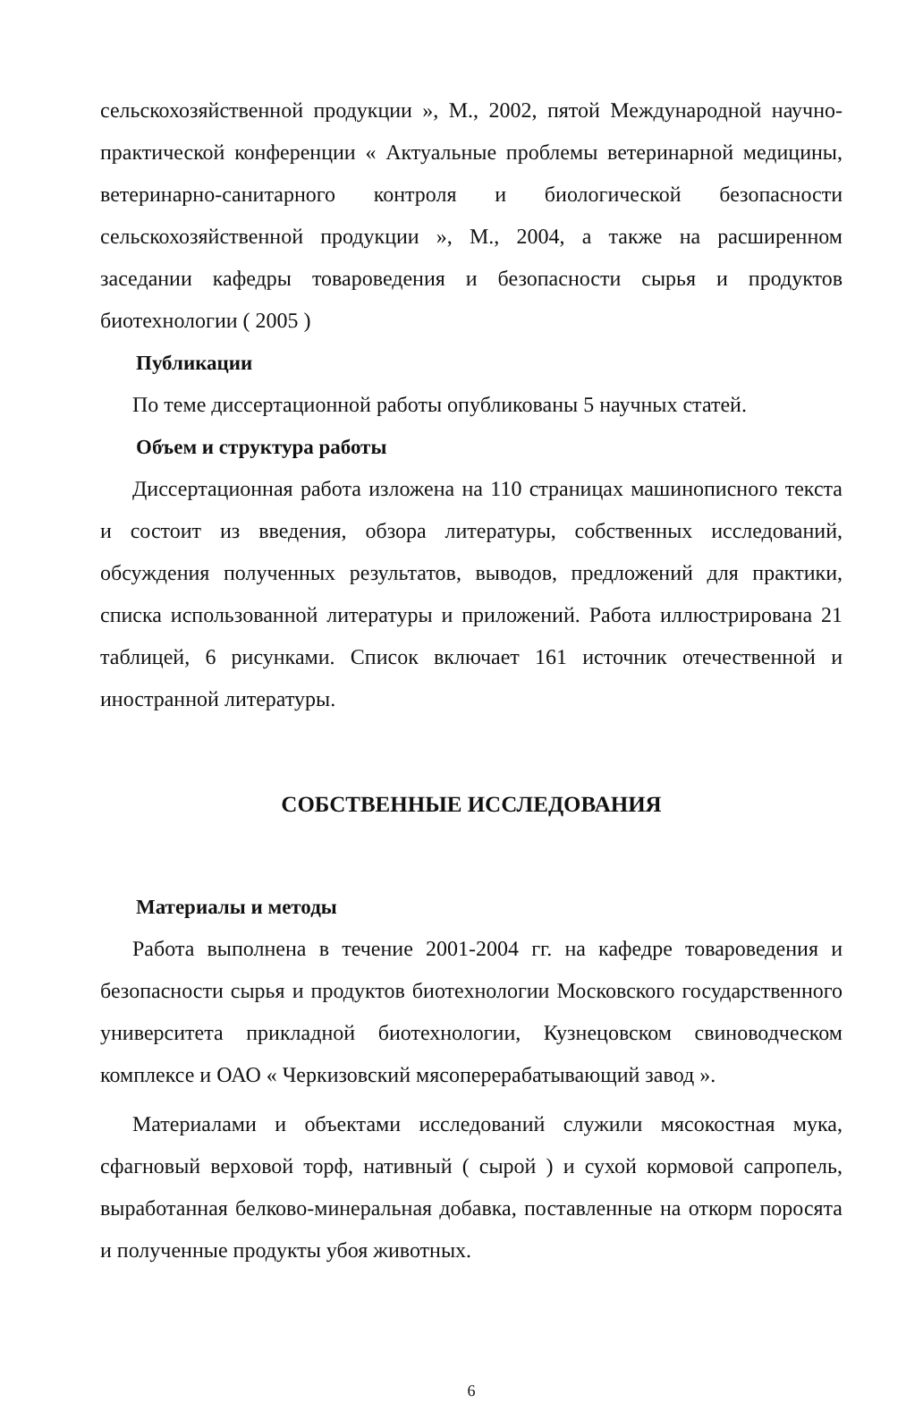сельскохозяйственной продукции », М., 2002, пятой Международной научно-практической конференции « Актуальные проблемы ветеринарной медицины, ветеринарно-санитарного контроля и биологической безопасности сельскохозяйственной продукции », М., 2004, а также на расширенном заседании кафедры товароведения и безопасности сырья и продуктов биотехнологии ( 2005 )
Публикации
По теме диссертационной работы опубликованы 5 научных статей.
Объем и структура работы
Диссертационная работа изложена на 110 страницах машинописного текста и состоит из введения, обзора литературы, собственных исследований, обсуждения полученных результатов, выводов, предложений для практики, списка использованной литературы и приложений. Работа иллюстрирована 21 таблицей, 6 рисунками. Список включает 161 источник отечественной и иностранной литературы.
СОБСТВЕННЫЕ ИССЛЕДОВАНИЯ
Материалы и методы
Работа выполнена в течение 2001-2004 гг. на кафедре товароведения и безопасности сырья и продуктов биотехнологии Московского государственного университета прикладной биотехнологии, Кузнецовском свиноводческом комплексе и ОАО « Черкизовский мясоперерабатывающий завод ».
Материалами и объектами исследований служили мясокостная мука, сфагновый верховой торф, нативный ( сырой ) и сухой кормовой сапропель, выработанная белково-минеральная добавка, поставленные на откорм поросята и полученные продукты убоя животных.
6